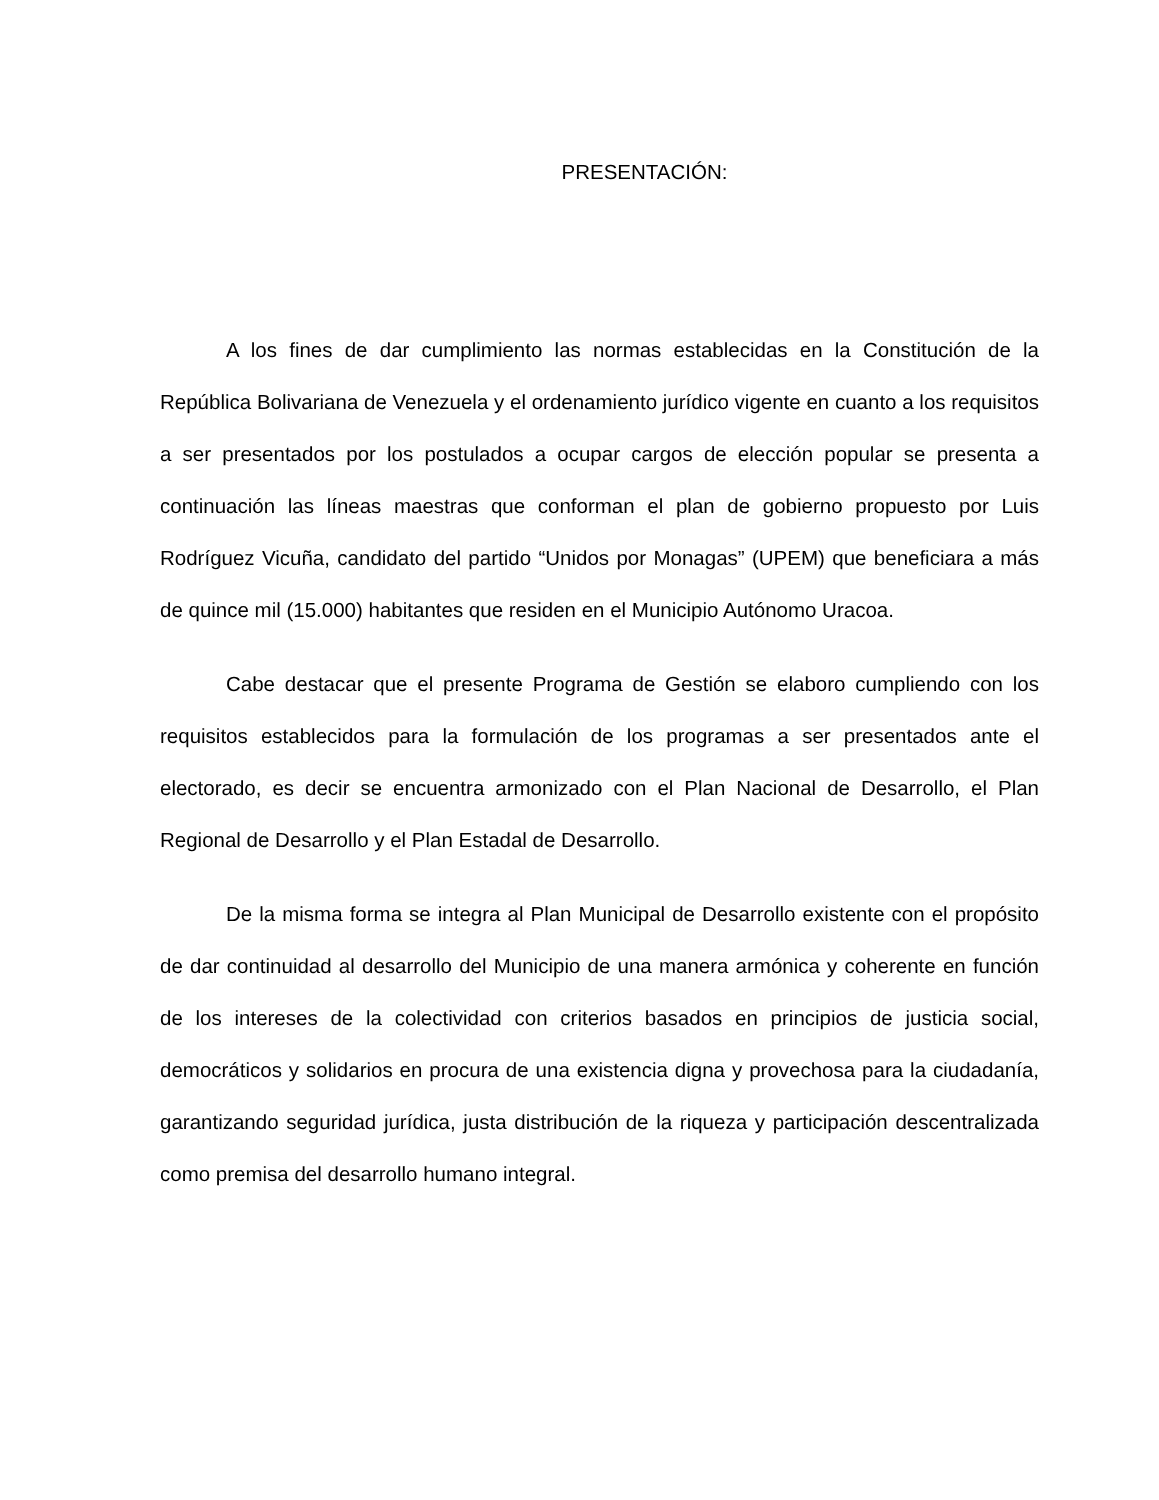PRESENTACIÓN:
A los fines de dar cumplimiento las normas establecidas en la Constitución de la República Bolivariana de Venezuela y el ordenamiento jurídico vigente en cuanto a los requisitos a ser presentados por los postulados a ocupar cargos de elección popular se presenta a continuación las líneas maestras que conforman el plan de gobierno propuesto por Luis Rodríguez Vicuña, candidato del partido “Unidos por Monagas” (UPEM) que beneficiara a más de quince mil (15.000) habitantes que residen en el Municipio Autónomo Uracoa.
Cabe destacar que el presente Programa de Gestión se elaboro cumpliendo con los requisitos establecidos para la formulación de los programas a ser presentados ante el electorado, es decir se encuentra armonizado con el Plan Nacional de Desarrollo, el Plan Regional de Desarrollo y el Plan Estadal de Desarrollo.
De la misma forma se integra al Plan Municipal de Desarrollo existente con el propósito de dar continuidad al desarrollo del Municipio de una manera armónica y coherente en función de los intereses de la colectividad con criterios basados en principios de justicia social, democráticos y solidarios en procura de una existencia digna y provechosa para la ciudadanía, garantizando seguridad jurídica, justa distribución de la riqueza y participación descentralizada como premisa del desarrollo humano integral.